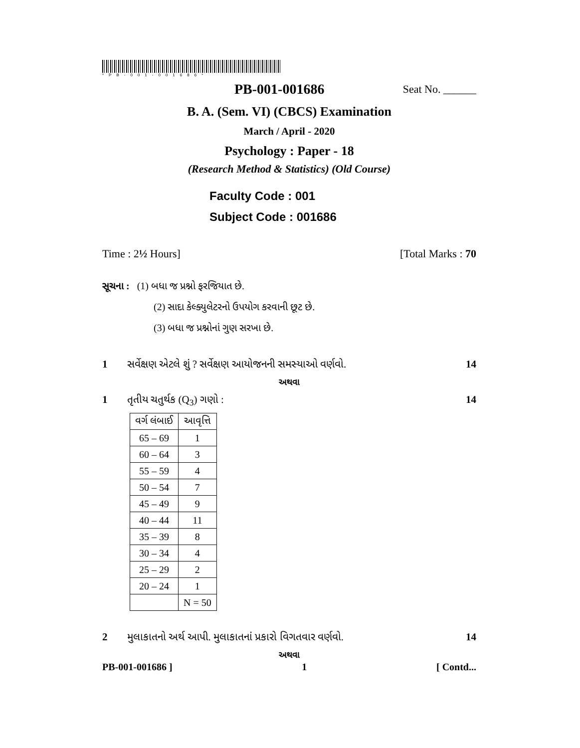*PB-001-001686*
PB-001-001686 Seat No. ______
B. A. (Sem. VI) (CBCS) Examination
March / April - 2020
Psychology : Paper - 18
(Research Method & Statistics) (Old Course)
Faculty Code : 001
Subject Code : 001686
Time : 2½ Hours] [Total Marks : 70
સૂચના : (1) બધા જ પ્રશ્નો ફરજિયાત છે.
(2) સાદા કેલ્ક્યુલેટરનો ઉપયોગ કરવાની છૂટ છે.
(3) બધા જ પ્રશ્નોનાં ગુણ સરખા છે.
1 સર્વેક્ષણ એટલે શું ? સર્વેક્ષણ આયોજનની સમસ્યાઓ વર્ણવો. 14
અથવા
1 તૃતીય ચતુર્થક (Q<sub>3</sub>) ગણો : 14
| વર્ગ લંબાઈ | આવૃત્તિ |
| --- | --- |
| 65 – 69 | 1 |
| 60 – 64 | 3 |
| 55 – 59 | 4 |
| 50 – 54 | 7 |
| 45 – 49 | 9 |
| 40 – 44 | 11 |
| 35 – 39 | 8 |
| 30 – 34 | 4 |
| 25 – 29 | 2 |
| 20 – 24 | 1 |
| | N = 50 |
2 મુલાકાતનો અર્થ આપી. મુલાકાતનાં પ્રકારો વિગતવાર વર્ણવો. 14
અથવા
PB-001-001686 ] 1 [ Contd...